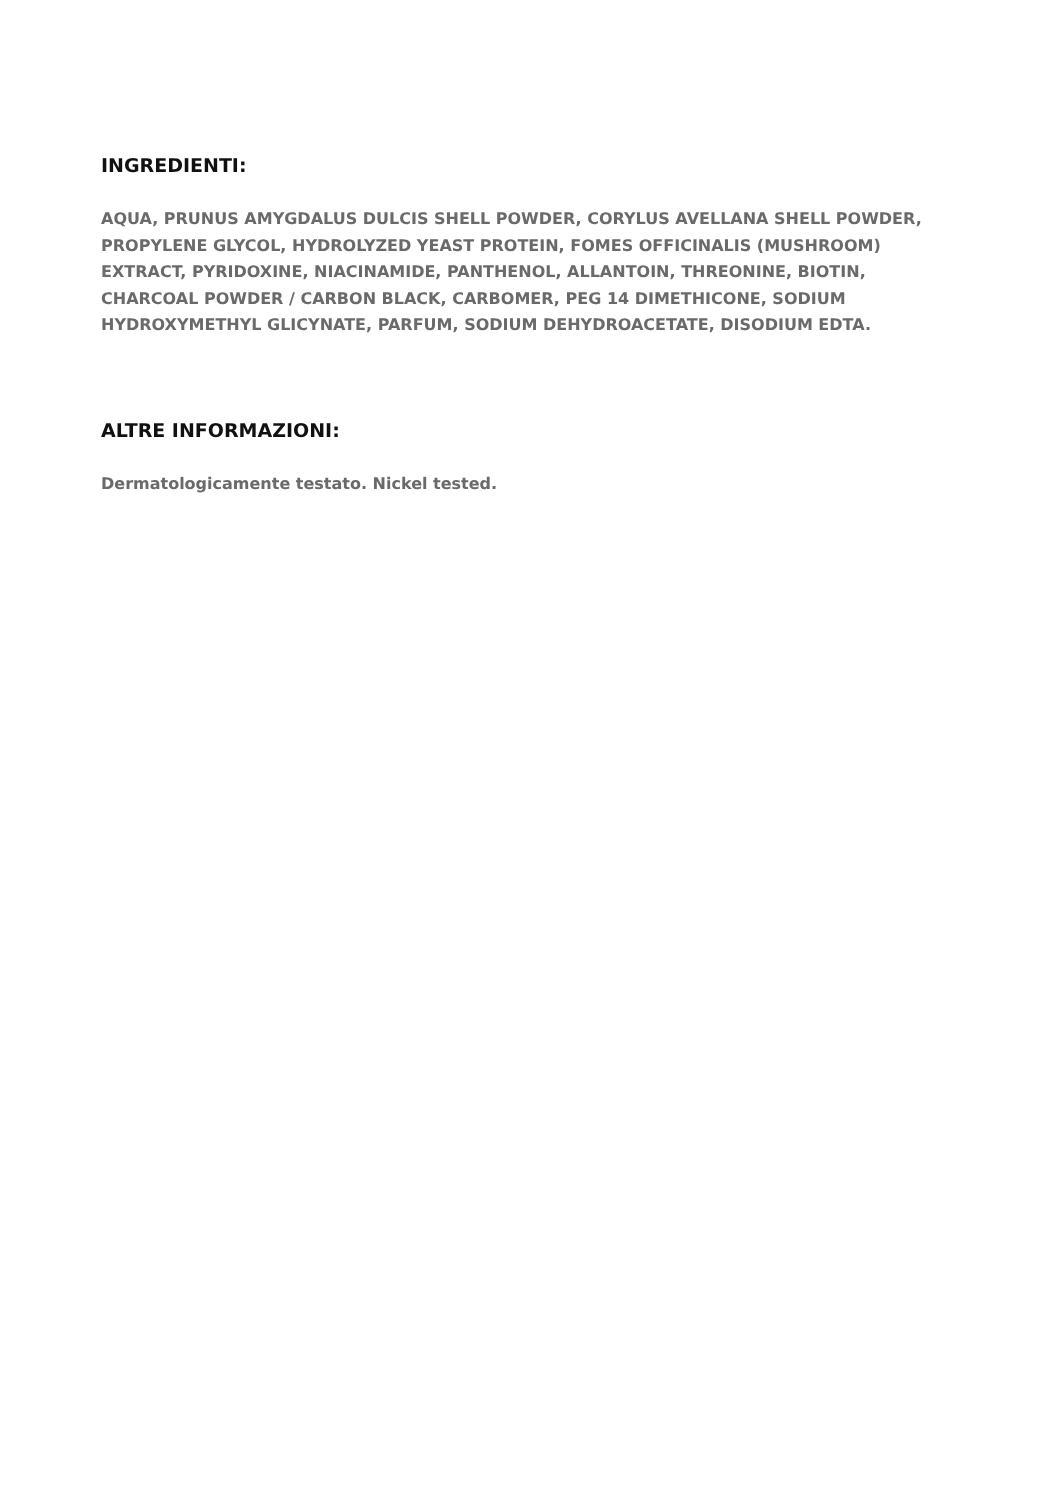INGREDIENTI:
AQUA, PRUNUS AMYGDALUS DULCIS SHELL POWDER, CORYLUS AVELLANA SHELL POWDER,
PROPYLENE GLYCOL, HYDROLYZED YEAST PROTEIN, FOMES OFFICINALIS (MUSHROOM)
EXTRACT, PYRIDOXINE, NIACINAMIDE, PANTHENOL, ALLANTOIN, THREONINE, BIOTIN,
CHARCOAL POWDER / CARBON BLACK, CARBOMER, PEG 14 DIMETHICONE, SODIUM
HYDROXYMETHYL GLICYNATE, PARFUM, SODIUM DEHYDROACETATE, DISODIUM EDTA.
ALTRE INFORMAZIONI:
Dermatologicamente testato. Nickel tested.